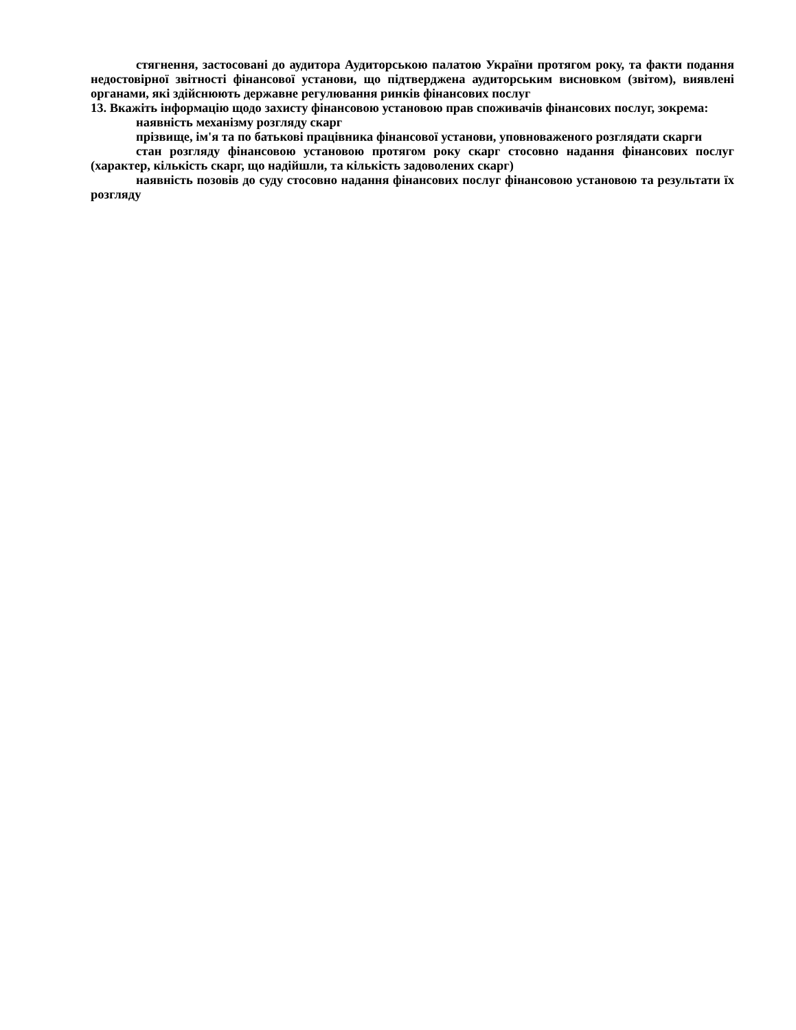стягнення, застосовані до аудитора Аудиторською палатою України протягом року, та факти подання недостовірної звітності фінансової установи, що підтверджена аудиторським висновком (звітом), виявлені органами, які здійснюють державне регулювання ринків фінансових послуг
13. Вкажіть інформацію щодо захисту фінансовою установою прав споживачів фінансових послуг, зокрема:
наявність механізму розгляду скарг
прізвище, ім'я та по батькові працівника фінансової установи, уповноваженого розглядати скарги
стан розгляду фінансовою установою протягом року скарг стосовно надання фінансових послуг (характер, кількість скарг, що надійшли, та кількість задоволених скарг)
наявність позовів до суду стосовно надання фінансових послуг фінансовою установою та результати їх розгляду